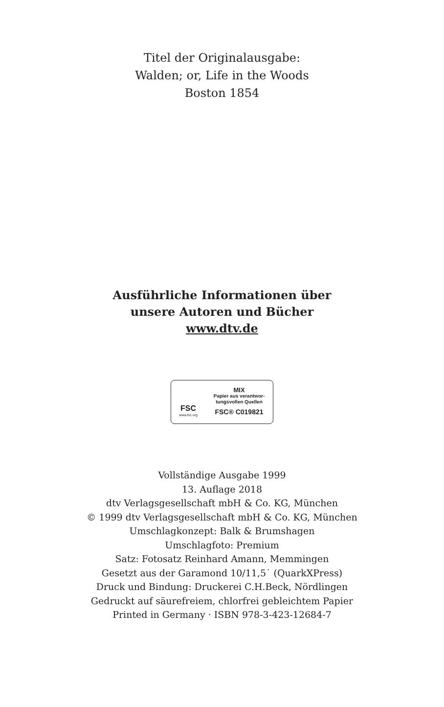Titel der Originalausgabe:
Walden; or, Life in the Woods
Boston 1854
Ausführliche Informationen über
unsere Autoren und Bücher
www.dtv.de
FSC
www.fsc.org
MIX
Papier aus verantwor-
tungsvollen Quellen
FSC® C019821
Vollständige Ausgabe 1999
13. Auflage 2018
dtv Verlagsgesellschaft mbH & Co. KG, München
© 1999 dtv Verlagsgesellschaft mbH & Co. KG, München
Umschlagkonzept: Balk & Brumshagen
Umschlagfoto: Premium
Satz: Fotosatz Reinhard Amann, Memmingen
Gesetzt aus der Garamond 10/11,5˙ (QuarkXPress)
Druck und Bindung: Druckerei C.H.Beck, Nördlingen
Gedruckt auf säurefreiem, chlorfrei gebleichtem Papier
Printed in Germany · ISBN 978-3-423-12684-7